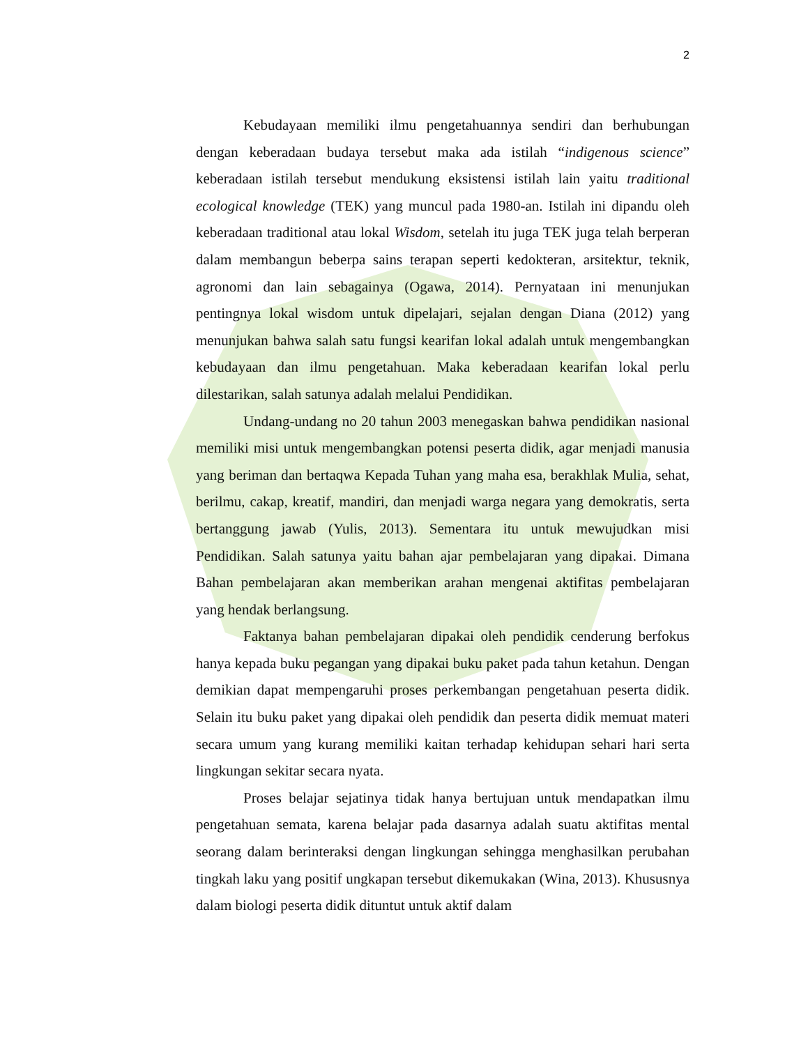2
Kebudayaan memiliki ilmu pengetahuannya sendiri dan berhubungan dengan keberadaan budaya tersebut maka ada istilah “indigenous science” keberadaan istilah tersebut mendukung eksistensi istilah lain yaitu traditional ecological knowledge (TEK) yang muncul pada 1980-an. Istilah ini dipandu oleh keberadaan traditional atau lokal Wisdom, setelah itu juga TEK juga telah berperan dalam membangun beberpa sains terapan seperti kedokteran, arsitektur, teknik, agronomi dan lain sebagainya (Ogawa, 2014). Pernyataan ini menunjukan pentingnya lokal wisdom untuk dipelajari, sejalan dengan Diana (2012) yang menunjukan bahwa salah satu fungsi kearifan lokal adalah untuk mengembangkan kebudayaan dan ilmu pengetahuan. Maka keberadaan kearifan lokal perlu dilestarikan, salah satunya adalah melalui Pendidikan.
Undang-undang no 20 tahun 2003 menegaskan bahwa pendidikan nasional memiliki misi untuk mengembangkan potensi peserta didik, agar menjadi manusia yang beriman dan bertaqwa Kepada Tuhan yang maha esa, berakhlak Mulia, sehat, berilmu, cakap, kreatif, mandiri, dan menjadi warga negara yang demokratis, serta bertanggung jawab (Yulis, 2013). Sementara itu untuk mewujudkan misi Pendidikan. Salah satunya yaitu bahan ajar pembelajaran yang dipakai. Dimana Bahan pembelajaran akan memberikan arahan mengenai aktifitas pembelajaran yang hendak berlangsung.
Faktanya bahan pembelajaran dipakai oleh pendidik cenderung berfokus hanya kepada buku pegangan yang dipakai buku paket pada tahun ketahun. Dengan demikian dapat mempengaruhi proses perkembangan pengetahuan peserta didik. Selain itu buku paket yang dipakai oleh pendidik dan peserta didik memuat materi secara umum yang kurang memiliki kaitan terhadap kehidupan sehari hari serta lingkungan sekitar secara nyata.
Proses belajar sejatinya tidak hanya bertujuan untuk mendapatkan ilmu pengetahuan semata, karena belajar pada dasarnya adalah suatu aktifitas mental seorang dalam berinteraksi dengan lingkungan sehingga menghasilkan perubahan tingkah laku yang positif ungkapan tersebut dikemukakan (Wina, 2013). Khususnya dalam biologi peserta didik dituntut untuk aktif dalam